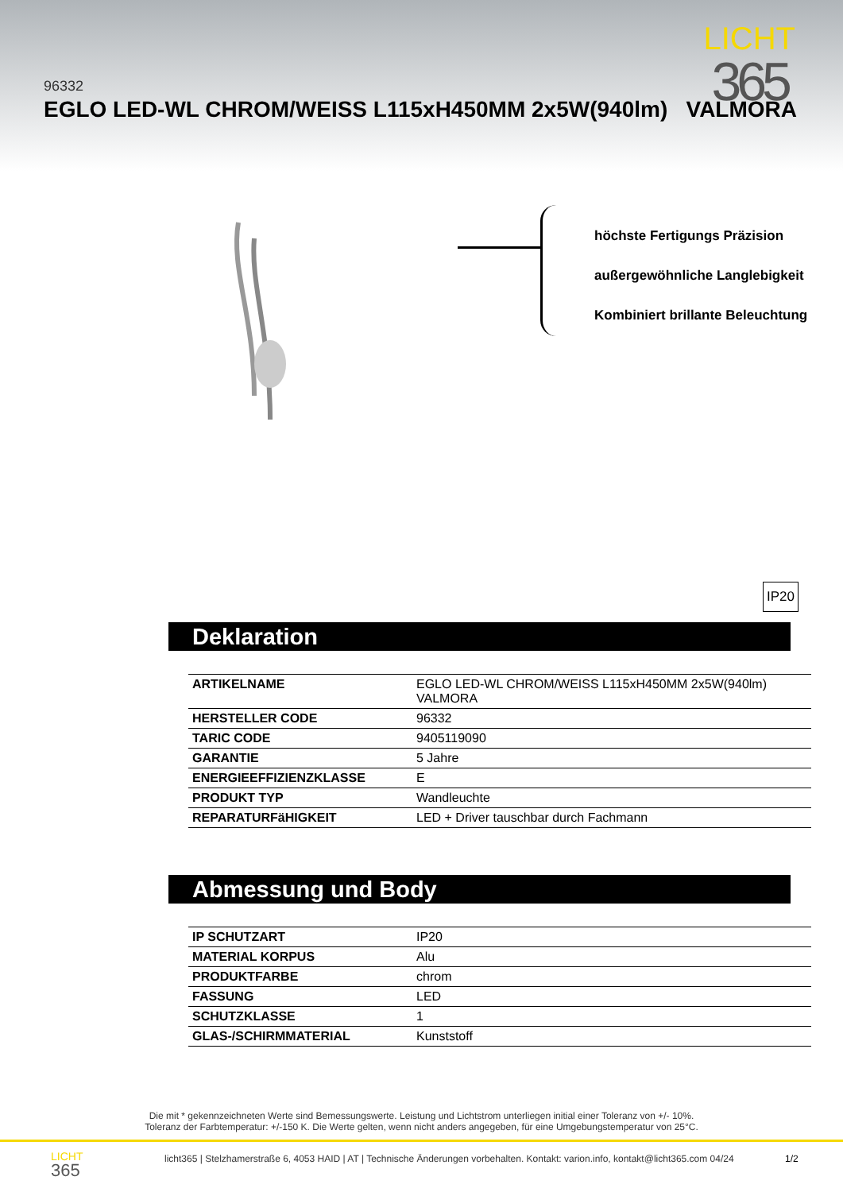96332
EGLO LED-WL CHROM/WEISS L115xH450MM 2x5W(940lm) VALMORA
LICHT
365
höchste Fertigungs Präzision
außergewöhnliche Langlebigkeit
Kombiniert brillante Beleuchtung
IP20
Deklaration
| ARTIKELNAME | EGLO LED-WL CHROM/WEISS L115xH450MM 2x5W(940lm) VALMORA |
| HERSTELLER CODE | 96332 |
| TARIC CODE | 9405119090 |
| GARANTIE | 5 Jahre |
| ENERGIEEFFIZIENZKLASSE | E |
| PRODUKT TYP | Wandleuchte |
| REPARATURFäHIGKEIT | LED + Driver tauschbar durch Fachmann |
Abmessung und Body
| IP SCHUTZART | IP20 |
| MATERIAL KORPUS | Alu |
| PRODUKTFARBE | chrom |
| FASSUNG | LED |
| SCHUTZKLASSE | 1 |
| GLAS-/SCHIRMMATERIAL | Kunststoff |
Die mit * gekennzeichneten Werte sind Bemessungswerte. Leistung und Lichtstrom unterliegen initial einer Toleranz von +/- 10%.
Toleranz der Farbtemperatur: +/-150 K. Die Werte gelten, wenn nicht anders angegeben, für eine Umgebungstemperatur von 25°C.
LICHT
365
licht365 | Stelzhamerstraße 6, 4053 HAID | AT | Technische Änderungen vorbehalten. Kontakt: varion.info, kontakt@licht365.com 04/24
1/2